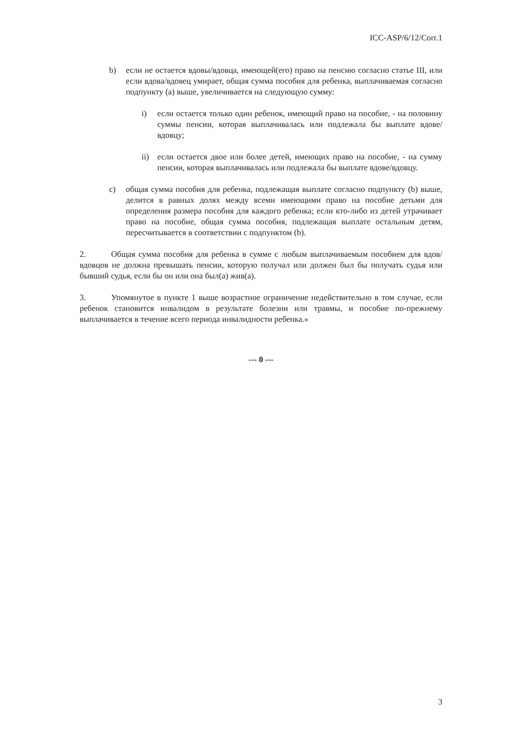ICC-ASP/6/12/Corr.1
b) если не остается вдовы/вдовца, имеющей(его) право на пенсию согласно статье III, или если вдова/вдовец умирает, общая сумма пособия для ребенка, выплачиваемая согласно подпункту (a) выше, увеличивается на следующую сумму:
i) если остается только один ребенок, имеющий право на пособие, - на половину суммы пенсии, которая выплачивалась или подлежала бы выплате вдове/вдовцу;
ii) если остается двое или более детей, имеющих право на пособие, - на сумму пенсии, которая выплачивалась или подлежала бы выплате вдове/вдовцу.
c) общая сумма пособия для ребенка, подлежащая выплате согласно подпункту (b) выше, делится в равных долях между всеми имеющими право на пособие детьми для определения размера пособия для каждого ребенка; если кто-либо из детей утрачивает право на пособие, общая сумма пособия, подлежащая выплате остальным детям, пересчитывается в соответствии с подпунктом (b).
2. Общая сумма пособия для ребенка в сумме с любым выплачиваемым пособием для вдов/вдовцов не должна превышать пенсии, которую получал или должен был бы получать судья или бывший судья, если бы он или она был(а) жив(а).
3. Упомянутое в пункте 1 выше возрастное ограничение недействительно в том случае, если ребенок становится инвалидом в результате болезни или травмы, и пособие по-прежнему выплачивается в течение всего периода инвалидности ребенка.»
--- 0 ---
3